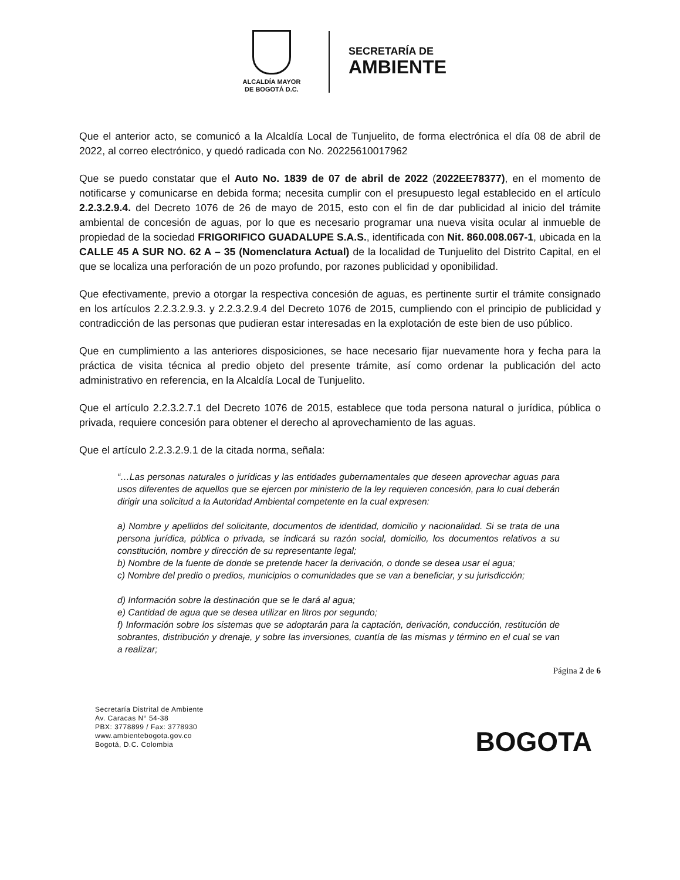ALCALDÍA MAYOR
DE BOGOTÁ D.C.
SECRETARÍA DE
AMBIENTE
Que el anterior acto, se comunicó a la Alcaldía Local de Tunjuelito, de forma electrónica el día 08 de abril de 2022, al correo electrónico, y quedó radicada con No. 20225610017962
Que se puedo constatar que el Auto No. 1839 de 07 de abril de 2022 (2022EE78377), en el momento de notificarse y comunicarse en debida forma; necesita cumplir con el presupuesto legal establecido en el artículo 2.2.3.2.9.4. del Decreto 1076 de 26 de mayo de 2015, esto con el fin de dar publicidad al inicio del trámite ambiental de concesión de aguas, por lo que es necesario programar una nueva visita ocular al inmueble de propiedad de la sociedad FRIGORIFICO GUADALUPE S.A.S., identificada con Nit. 860.008.067-1, ubicada en la CALLE 45 A SUR NO. 62 A – 35 (Nomenclatura Actual) de la localidad de Tunjuelito del Distrito Capital, en el que se localiza una perforación de un pozo profundo, por razones publicidad y oponibilidad.
Que efectivamente, previo a otorgar la respectiva concesión de aguas, es pertinente surtir el trámite consignado en los artículos 2.2.3.2.9.3. y 2.2.3.2.9.4 del Decreto 1076 de 2015, cumpliendo con el principio de publicidad y contradicción de las personas que pudieran estar interesadas en la explotación de este bien de uso público.
Que en cumplimiento a las anteriores disposiciones, se hace necesario fijar nuevamente hora y fecha para la práctica de visita técnica al predio objeto del presente trámite, así como ordenar la publicación del acto administrativo en referencia, en la Alcaldía Local de Tunjuelito.
Que el artículo 2.2.3.2.7.1 del Decreto 1076 de 2015, establece que toda persona natural o jurídica, pública o privada, requiere concesión para obtener el derecho al aprovechamiento de las aguas.
Que el artículo 2.2.3.2.9.1 de la citada norma, señala:
“…Las personas naturales o jurídicas y las entidades gubernamentales que deseen aprovechar aguas para usos diferentes de aquellos que se ejercen por ministerio de la ley requieren concesión, para lo cual deberán dirigir una solicitud a la Autoridad Ambiental competente en la cual expresen:
a) Nombre y apellidos del solicitante, documentos de identidad, domicilio y nacionalidad. Si se trata de una persona jurídica, pública o privada, se indicará su razón social, domicilio, los documentos relativos a su constitución, nombre y dirección de su representante legal;
b) Nombre de la fuente de donde se pretende hacer la derivación, o donde se desea usar el agua;
c) Nombre del predio o predios, municipios o comunidades que se van a beneficiar, y su jurisdicción;
d) Información sobre la destinación que se le dará al agua;
e) Cantidad de agua que se desea utilizar en litros por segundo;
f) Información sobre los sistemas que se adoptarán para la captación, derivación, conducción, restitución de sobrantes, distribución y drenaje, y sobre las inversiones, cuantía de las mismas y término en el cual se van a realizar;
Página 2 de 6
Secretaría Distrital de Ambiente
Av. Caracas N° 54-38
PBX: 3778899 / Fax: 3778930
www.ambientebogota.gov.co
Bogotá, D.C. Colombia
BOGOTA